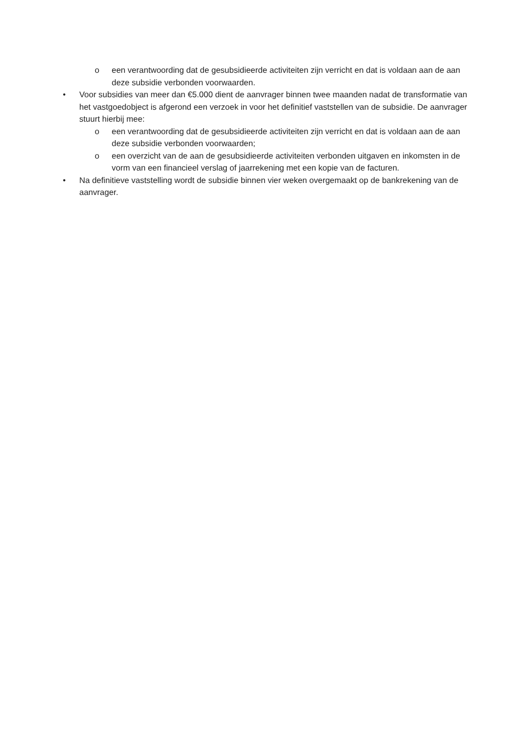o een verantwoording dat de gesubsidieerde activiteiten zijn verricht en dat is voldaan aan de aan deze subsidie verbonden voorwaarden.
• Voor subsidies van meer dan €5.000 dient de aanvrager binnen twee maanden nadat de transformatie van het vastgoedobject is afgerond een verzoek in voor het definitief vaststellen van de subsidie. De aanvrager stuurt hierbij mee:
o een verantwoording dat de gesubsidieerde activiteiten zijn verricht en dat is voldaan aan de aan deze subsidie verbonden voorwaarden;
o een overzicht van de aan de gesubsidieerde activiteiten verbonden uitgaven en inkomsten in de vorm van een financieel verslag of jaarrekening met een kopie van de facturen.
• Na definitieve vaststelling wordt de subsidie binnen vier weken overgemaakt op de bankrekening van de aanvrager.